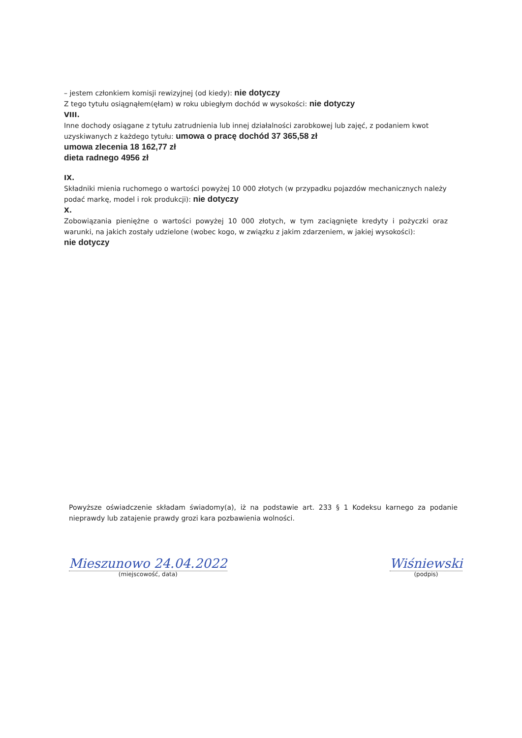– jestem członkiem komisji rewizyjnej (od kiedy): nie dotyczy
Z tego tytułu osiągnąłem(ęłam) w roku ubiegłym dochód w wysokości: nie dotyczy
VIII.
Inne dochody osiągane z tytułu zatrudnienia lub innej działalności zarobkowej lub zajęć, z podaniem kwot uzyskiwanych z każdego tytułu: umowa o pracę dochód 37 365,58 zł
umowa zlecenia 18 162,77 zł
dieta radnego 4956 zł
IX.
Składniki mienia ruchomego o wartości powyżej 10 000 złotych (w przypadku pojazdów mechanicznych należy podać markę, model i rok produkcji): nie dotyczy
X.
Zobowiązania pieniężne o wartości powyżej 10 000 złotych, w tym zaciągnięte kredyty i pożyczki oraz warunki, na jakich zostały udzielone (wobec kogo, w związku z jakim zdarzeniem, w jakiej wysokości):
nie dotyczy
Powyższe oświadczenie składam świadomy(a), iż na podstawie art. 233 § 1 Kodeksu karnego za podanie nieprawdy lub zatajenie prawdy grozi kara pozbawienia wolności.
Mieszunowo 24.04.2022
(miejscowość, data)
Wiśniewski
(podpis)